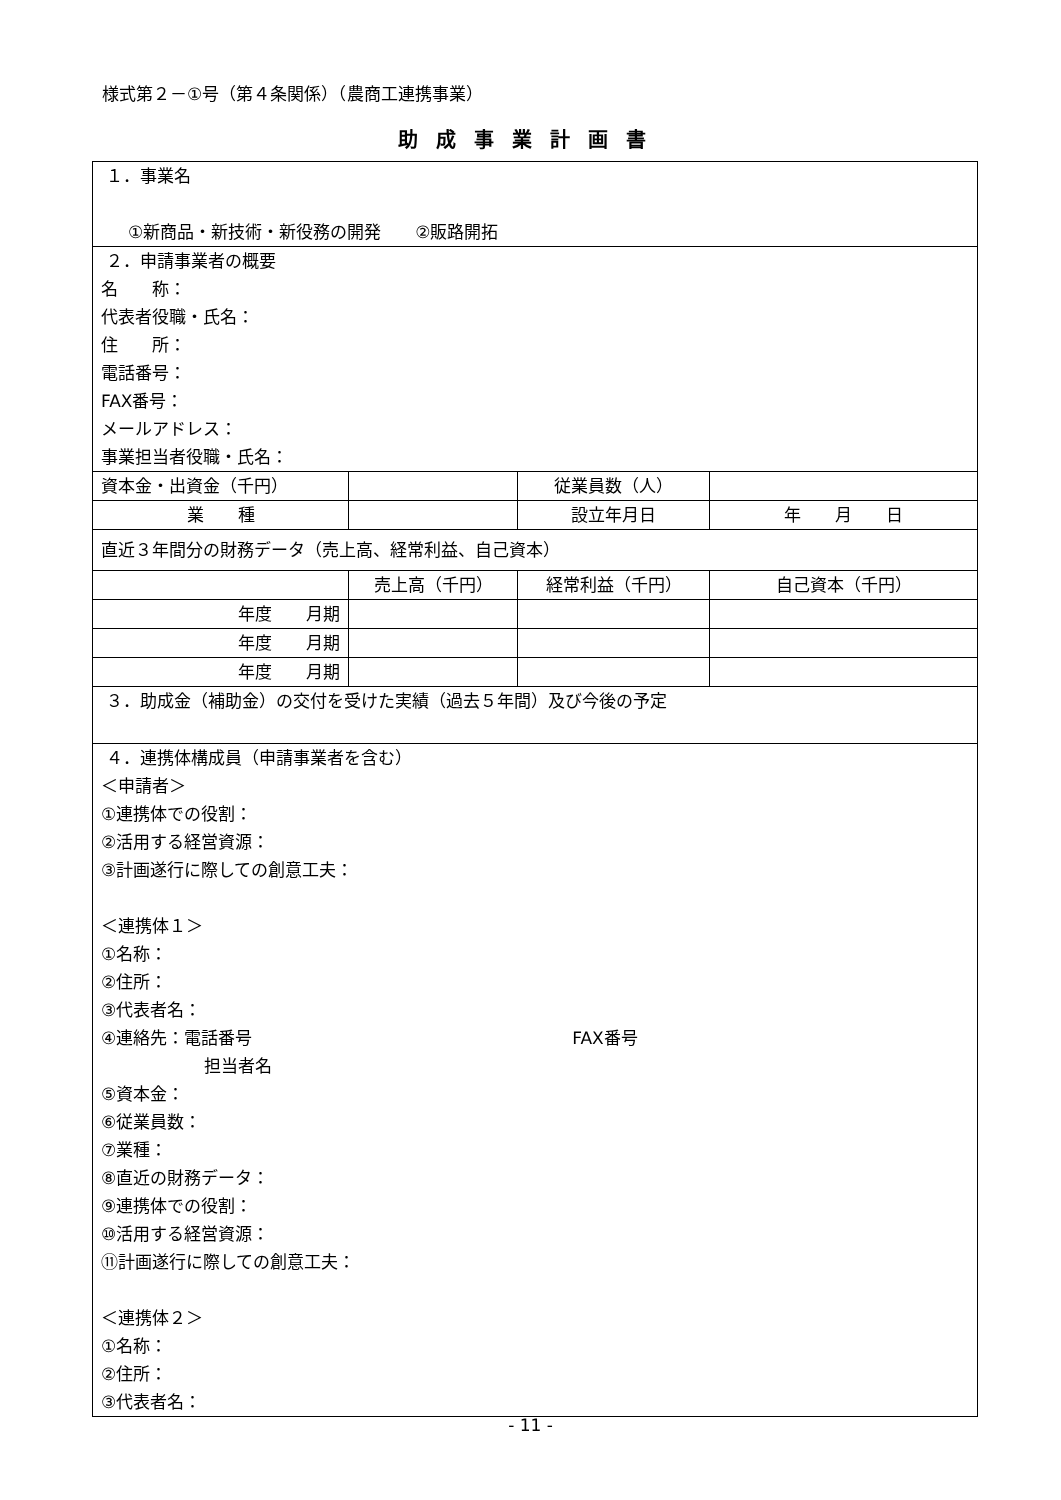様式第２－①号（第４条関係）（農商工連携事業）
助成事業計画書
| １．事業名 ①新商品・新技術・新役務の開発 ②販路開拓 | | | |
| ２．申請事業者の概要 名 称： 代表者役職・氏名： 住 所： 電話番号： FAX番号： メールアドレス： 事業担当者役職・氏名： | | | |
| 資本金・出資金（千円） | | 従業員数（人） | |
| 業 種 | | 設立年月日 | 年 月 日 |
| 直近３年間分の財務データ（売上高、経常利益、自己資本） | | | |
| | 売上高（千円） | 経常利益（千円） | 自己資本（千円） |
| 年度 月期 | | | |
| 年度 月期 | | | |
| 年度 月期 | | | |
| ３．助成金（補助金）の交付を受けた実績（過去５年間）及び今後の予定 | | | |
| ４．連携体構成員（申請事業者を含む） ＜申請者＞ ①連携体での役割： ②活用する経営資源： ③計画遂行に際しての創意工夫： ＜連携体１＞ ①名称： ②住所： ③代表者名： ④連絡先：電話番号 FAX番号 担当者名 ⑤資本金： ⑥従業員数： ⑦業種： ⑧直近の財務データ： ⑨連携体での役割： ⑩活用する経営資源： ⑪計画遂行に際しての創意工夫： ＜連携体２＞ ①名称： ②住所： ③代表者名： | | | |
- 11 -